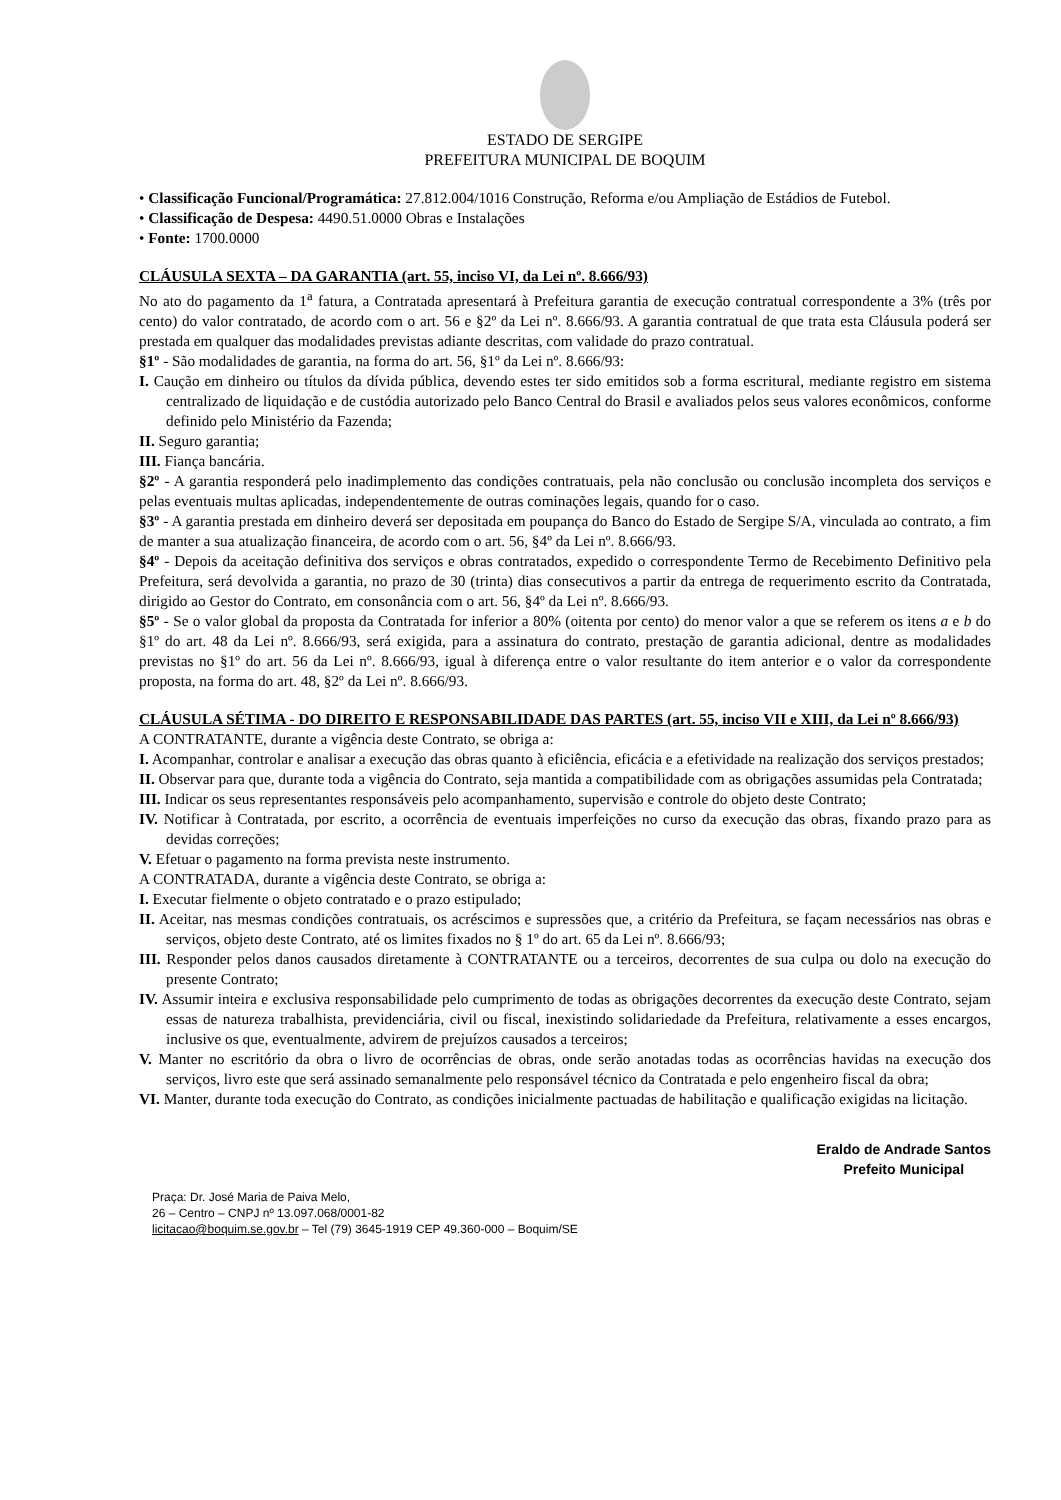ESTADO DE SERGIPE
PREFEITURA MUNICIPAL DE BOQUIM
• Classificação Funcional/Programática: 27.812.004/1016 Construção, Reforma e/ou Ampliação de Estádios de Futebol.
• Classificação de Despesa: 4490.51.0000 Obras e Instalações
• Fonte: 1700.0000
CLÁUSULA SEXTA – DA GARANTIA (art. 55, inciso VI, da Lei nº. 8.666/93)
No ato do pagamento da 1<sup>a</sup> fatura, a Contratada apresentará à Prefeitura garantia de execução contratual correspondente a 3% (três por cento) do valor contratado, de acordo com o art. 56 e §2º da Lei nº. 8.666/93. A garantia contratual de que trata esta Cláusula poderá ser prestada em qualquer das modalidades previstas adiante descritas, com validade do prazo contratual.
§1º - São modalidades de garantia, na forma do art. 56, §1º da Lei nº. 8.666/93:
I. Caução em dinheiro ou títulos da dívida pública, devendo estes ter sido emitidos sob a forma escritural, mediante registro em sistema centralizado de liquidação e de custódia autorizado pelo Banco Central do Brasil e avaliados pelos seus valores econômicos, conforme definido pelo Ministério da Fazenda;
II. Seguro garantia;
III. Fiança bancária.
§2º - A garantia responderá pelo inadimplemento das condições contratuais, pela não conclusão ou conclusão incompleta dos serviços e pelas eventuais multas aplicadas, independentemente de outras cominações legais, quando for o caso.
§3º - A garantia prestada em dinheiro deverá ser depositada em poupança do Banco do Estado de Sergipe S/A, vinculada ao contrato, a fim de manter a sua atualização financeira, de acordo com o art. 56, §4º da Lei nº. 8.666/93.
§4º - Depois da aceitação definitiva dos serviços e obras contratados, expedido o correspondente Termo de Recebimento Definitivo pela Prefeitura, será devolvida a garantia, no prazo de 30 (trinta) dias consecutivos a partir da entrega de requerimento escrito da Contratada, dirigido ao Gestor do Contrato, em consonância com o art. 56, §4º da Lei nº. 8.666/93.
§5º - Se o valor global da proposta da Contratada for inferior a 80% (oitenta por cento) do menor valor a que se referem os itens a e b do §1º do art. 48 da Lei nº. 8.666/93, será exigida, para a assinatura do contrato, prestação de garantia adicional, dentre as modalidades previstas no §1º do art. 56 da Lei nº. 8.666/93, igual à diferença entre o valor resultante do item anterior e o valor da correspondente proposta, na forma do art. 48, §2º da Lei nº. 8.666/93.
CLÁUSULA SÉTIMA - DO DIREITO E RESPONSABILIDADE DAS PARTES (art. 55, inciso VII e XIII, da Lei nº 8.666/93)
A CONTRATANTE, durante a vigência deste Contrato, se obriga a:
I. Acompanhar, controlar e analisar a execução das obras quanto à eficiência, eficácia e a efetividade na realização dos serviços prestados;
II. Observar para que, durante toda a vigência do Contrato, seja mantida a compatibilidade com as obrigações assumidas pela Contratada;
III. Indicar os seus representantes responsáveis pelo acompanhamento, supervisão e controle do objeto deste Contrato;
IV. Notificar à Contratada, por escrito, a ocorrência de eventuais imperfeições no curso da execução das obras, fixando prazo para as devidas correções;
V. Efetuar o pagamento na forma prevista neste instrumento.
A CONTRATADA, durante a vigência deste Contrato, se obriga a:
I. Executar fielmente o objeto contratado e o prazo estipulado;
II. Aceitar, nas mesmas condições contratuais, os acréscimos e supressões que, a critério da Prefeitura, se façam necessários nas obras e serviços, objeto deste Contrato, até os limites fixados no § 1º do art. 65 da Lei nº. 8.666/93;
III. Responder pelos danos causados diretamente à CONTRATANTE ou a terceiros, decorrentes de sua culpa ou dolo na execução do presente Contrato;
IV. Assumir inteira e exclusiva responsabilidade pelo cumprimento de todas as obrigações decorrentes da execução deste Contrato, sejam essas de natureza trabalhista, previdenciária, civil ou fiscal, inexistindo solidariedade da Prefeitura, relativamente a esses encargos, inclusive os que, eventualmente, advirem de prejuízos causados a terceiros;
V. Manter no escritório da obra o livro de ocorrências de obras, onde serão anotadas todas as ocorrências havidas na execução dos serviços, livro este que será assinado semanalmente pelo responsável técnico da Contratada e pelo engenheiro fiscal da obra;
VI. Manter, durante toda execução do Contrato, as condições inicialmente pactuadas de habilitação e qualificação exigidas na licitação.
Eraldo de Andrade Santos
Prefeito Municipal
Praça: Dr. José Maria de Paiva Melo,
26 – Centro – CNPJ nº 13.097.068/0001-82
licitacao@boquim.se.gov.br – Tel (79) 3645-1919 CEP 49.360-000 – Boquim/SE